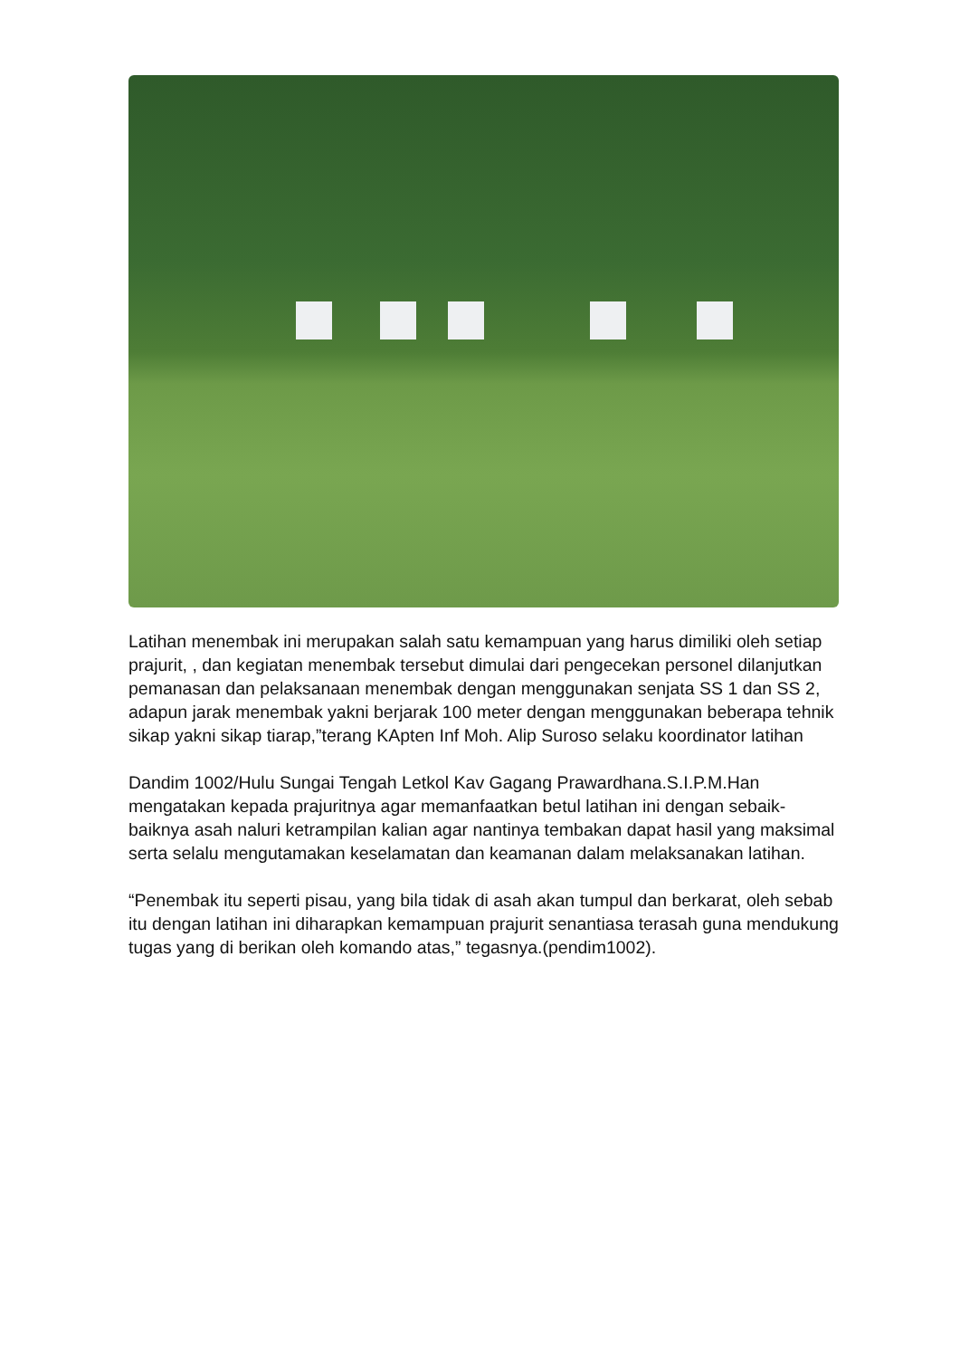Latihan menembak ini merupakan salah satu kemampuan yang harus dimiliki oleh setiap prajurit, , dan kegiatan menembak tersebut dimulai dari pengecekan personel dilanjutkan pemanasan dan pelaksanaan menembak dengan menggunakan senjata SS 1 dan SS 2, adapun jarak menembak yakni berjarak 100 meter dengan menggunakan beberapa tehnik sikap yakni sikap tiarap,”terang KApten Inf Moh. Alip Suroso selaku koordinator latihan
Dandim 1002/Hulu Sungai Tengah Letkol Kav Gagang Prawardhana.S.I.P.M.Han mengatakan kepada prajuritnya agar memanfaatkan betul latihan ini dengan sebaik-baiknya asah naluri ketrampilan kalian agar nantinya tembakan dapat hasil yang maksimal serta selalu mengutamakan keselamatan dan keamanan dalam melaksanakan latihan.
“Penembak itu seperti pisau, yang bila tidak di asah akan tumpul dan berkarat, oleh sebab itu dengan latihan ini diharapkan kemampuan prajurit senantiasa terasah guna mendukung tugas yang di berikan oleh komando atas,” tegasnya.(pendim1002).